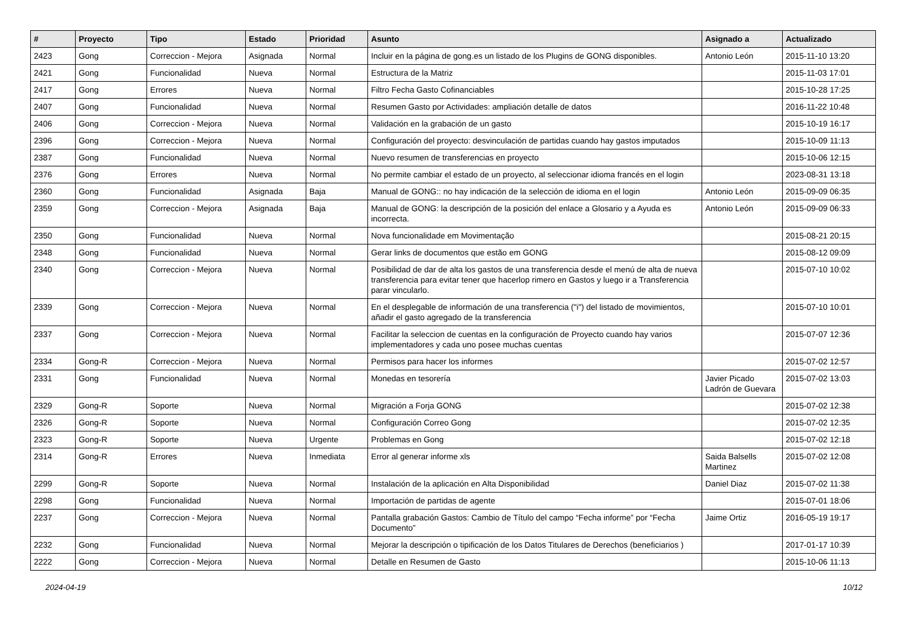| # | Proyecto | Tipo | Estado | Prioridad | Asunto | Asignado a | Actualizado |
| --- | --- | --- | --- | --- | --- | --- | --- |
| 2423 | Gong | Correccion - Mejora | Asignada | Normal | Incluir en la página de gong.es un listado de los Plugins de GONG disponibles. | Antonio León | 2015-11-10 13:20 |
| 2421 | Gong | Funcionalidad | Nueva | Normal | Estructura de la Matriz | | 2015-11-03 17:01 |
| 2417 | Gong | Errores | Nueva | Normal | Filtro Fecha Gasto Cofinanciables | | 2015-10-28 17:25 |
| 2407 | Gong | Funcionalidad | Nueva | Normal | Resumen Gasto por Actividades: ampliación detalle de datos | | 2016-11-22 10:48 |
| 2406 | Gong | Correccion - Mejora | Nueva | Normal | Validación en la grabación de un gasto | | 2015-10-19 16:17 |
| 2396 | Gong | Correccion - Mejora | Nueva | Normal | Configuración del proyecto: desvinculación de partidas cuando hay gastos imputados | | 2015-10-09 11:13 |
| 2387 | Gong | Funcionalidad | Nueva | Normal | Nuevo resumen de transferencias en proyecto | | 2015-10-06 12:15 |
| 2376 | Gong | Errores | Nueva | Normal | No permite cambiar el estado de un proyecto, al seleccionar idioma francés en el login | | 2023-08-31 13:18 |
| 2360 | Gong | Funcionalidad | Asignada | Baja | Manual de GONG:: no hay indicación de la selección de idioma en el login | Antonio León | 2015-09-09 06:35 |
| 2359 | Gong | Correccion - Mejora | Asignada | Baja | Manual de GONG: la descripción de la posición del enlace a Glosario y a Ayuda es incorrecta. | Antonio León | 2015-09-09 06:33 |
| 2350 | Gong | Funcionalidad | Nueva | Normal | Nova funcionalidade em Movimentação | | 2015-08-21 20:15 |
| 2348 | Gong | Funcionalidad | Nueva | Normal | Gerar links de documentos que estão em GONG | | 2015-08-12 09:09 |
| 2340 | Gong | Correccion - Mejora | Nueva | Normal | Posibilidad de dar de alta los gastos de una transferencia desde el menú de alta de nueva transferencia para evitar tener que hacerlop rimero en Gastos y luego ir a Transferencia parar vincularlo. | | 2015-07-10 10:02 |
| 2339 | Gong | Correccion - Mejora | Nueva | Normal | En el desplegable de información de una transferencia ("i") del listado de movimientos, añadir el gasto agregado de la transferencia | | 2015-07-10 10:01 |
| 2337 | Gong | Correccion - Mejora | Nueva | Normal | Facilitar la seleccion de cuentas en la configuración de Proyecto cuando hay varios implementadores y cada uno posee muchas cuentas | | 2015-07-07 12:36 |
| 2334 | Gong-R | Correccion - Mejora | Nueva | Normal | Permisos para hacer los informes | | 2015-07-02 12:57 |
| 2331 | Gong | Funcionalidad | Nueva | Normal | Monedas en tesorería | Javier Picado Ladrón de Guevara | 2015-07-02 13:03 |
| 2329 | Gong-R | Soporte | Nueva | Normal | Migración a Forja GONG | | 2015-07-02 12:38 |
| 2326 | Gong-R | Soporte | Nueva | Normal | Configuración Correo Gong | | 2015-07-02 12:35 |
| 2323 | Gong-R | Soporte | Nueva | Urgente | Problemas en Gong | | 2015-07-02 12:18 |
| 2314 | Gong-R | Errores | Nueva | Inmediata | Error al generar informe xls | Saida Balsells Martinez | 2015-07-02 12:08 |
| 2299 | Gong-R | Soporte | Nueva | Normal | Instalación de la aplicación en Alta Disponibilidad | Daniel Diaz | 2015-07-02 11:38 |
| 2298 | Gong | Funcionalidad | Nueva | Normal | Importación de partidas de agente | | 2015-07-01 18:06 |
| 2237 | Gong | Correccion - Mejora | Nueva | Normal | Pantalla grabación Gastos: Cambio de Título del campo “Fecha informe” por “Fecha Documento” | Jaime Ortiz | 2016-05-19 19:17 |
| 2232 | Gong | Funcionalidad | Nueva | Normal | Mejorar la descripción o tipificación de los Datos Titulares de Derechos (beneficiarios ) | | 2017-01-17 10:39 |
| 2222 | Gong | Correccion - Mejora | Nueva | Normal | Detalle en Resumen de Gasto | | 2015-10-06 11:13 |
2024-04-19 10/12